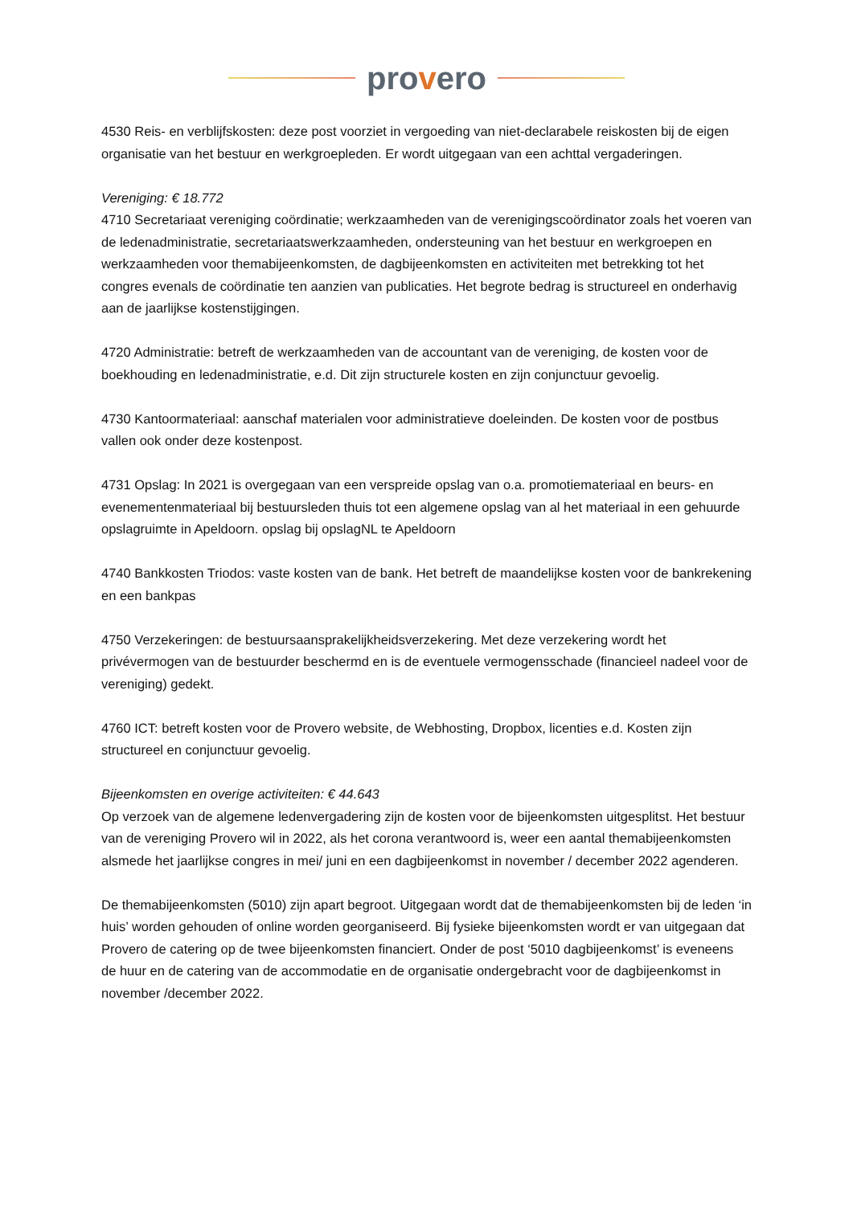provero
4530 Reis- en verblijfskosten: deze post voorziet in vergoeding van niet-declarabele reiskosten bij de eigen organisatie van het bestuur en werkgroepleden. Er wordt uitgegaan van een achttal vergaderingen.
Vereniging: € 18.772
4710 Secretariaat vereniging coördinatie; werkzaamheden van de verenigingscoördinator zoals het voeren van de ledenadministratie, secretariaatswerkzaamheden, ondersteuning van het bestuur en werkgroepen en werkzaamheden voor themabijeenkomsten, de dagbijeenkomsten en activiteiten met betrekking tot het congres evenals de coördinatie ten aanzien van publicaties. Het begrote bedrag is structureel en onderhavig aan de jaarlijkse kostenstijgingen.
4720 Administratie: betreft de werkzaamheden van de accountant van de vereniging, de kosten voor de boekhouding en ledenadministratie, e.d. Dit zijn structurele kosten en zijn conjunctuur gevoelig.
4730 Kantoormateriaal: aanschaf materialen voor administratieve doeleinden. De kosten voor de postbus vallen ook onder deze kostenpost.
4731 Opslag: In 2021 is overgegaan van een verspreide opslag van o.a. promotiemateriaal en beurs- en evenementenmateriaal bij bestuursleden thuis tot een algemene opslag van al het materiaal in een gehuurde opslagruimte in Apeldoorn. opslag bij opslagNL te Apeldoorn
4740 Bankkosten Triodos: vaste kosten van de bank. Het betreft de maandelijkse kosten voor de bankrekening en een bankpas
4750 Verzekeringen: de bestuursaansprakelijkheidsverzekering. Met deze verzekering wordt het privévermogen van de bestuurder beschermd en is de eventuele vermogensschade (financieel nadeel voor de vereniging) gedekt.
4760 ICT: betreft kosten voor de Provero website, de Webhosting, Dropbox, licenties e.d. Kosten zijn structureel en conjunctuur gevoelig.
Bijeenkomsten en overige activiteiten: € 44.643
Op verzoek van de algemene ledenvergadering zijn de kosten voor de bijeenkomsten uitgesplitst. Het bestuur van de vereniging Provero wil in 2022, als het corona verantwoord is, weer een aantal themabijeenkomsten alsmede het jaarlijkse congres in mei/ juni en een dagbijeenkomst in november / december 2022 agenderen.
De themabijeenkomsten (5010) zijn apart begroot. Uitgegaan wordt dat de themabijeenkomsten bij de leden ‘in huis’ worden gehouden of online worden georganiseerd. Bij fysieke bijeenkomsten wordt er van uitgegaan dat Provero de catering op de twee bijeenkomsten financiert. Onder de post ‘5010 dagbijeenkomst’ is eveneens de huur en de catering van de accommodatie en de organisatie ondergebracht voor de dagbijeenkomst in november /december 2022.